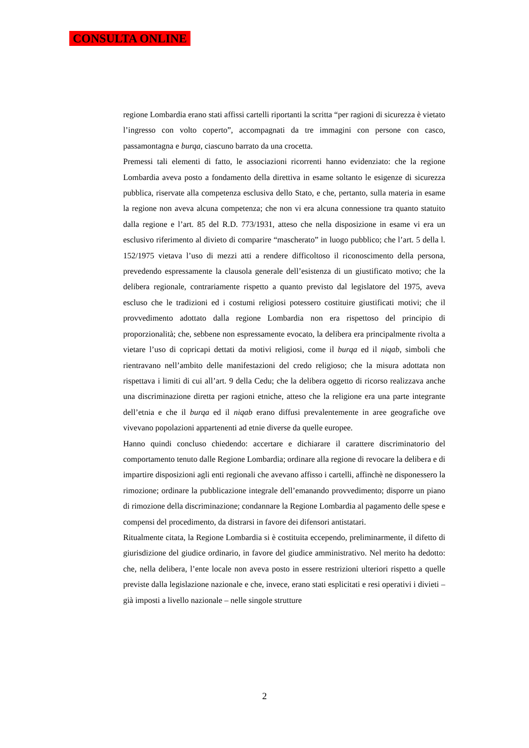CONSULTA ONLINE
regione Lombardia erano stati affissi cartelli riportanti la scritta “per ragioni di sicurezza è vietato l’ingresso con volto coperto”, accompagnati da tre immagini con persone con casco, passamontagna e burqa, ciascuno barrato da una crocetta.
Premessi tali elementi di fatto, le associazioni ricorrenti hanno evidenziato: che la regione Lombardia aveva posto a fondamento della direttiva in esame soltanto le esigenze di sicurezza pubblica, riservate alla competenza esclusiva dello Stato, e che, pertanto, sulla materia in esame la regione non aveva alcuna competenza; che non vi era alcuna connessione tra quanto statuito dalla regione e l’art. 85 del R.D. 773/1931, atteso che nella disposizione in esame vi era un esclusivo riferimento al divieto di comparire “mascherato” in luogo pubblico; che l’art. 5 della l. 152/1975 vietava l’uso di mezzi atti a rendere difficoltoso il riconoscimento della persona, prevedendo espressamente la clausola generale dell’esistenza di un giustificato motivo; che la delibera regionale, contrariamente rispetto a quanto previsto dal legislatore del 1975, aveva escluso che le tradizioni ed i costumi religiosi potessero costituire giustificati motivi; che il provvedimento adottato dalla regione Lombardia non era rispettoso del principio di proporzionalità; che, sebbene non espressamente evocato, la delibera era principalmente rivolta a vietare l’uso di copricapi dettati da motivi religiosi, come il burqa ed il niqab, simboli che rientravano nell’ambito delle manifestazioni del credo religioso; che la misura adottata non rispettava i limiti di cui all’art. 9 della Cedu; che la delibera oggetto di ricorso realizzava anche una discriminazione diretta per ragioni etniche, atteso che la religione era una parte integrante dell’etnia e che il burqa ed il niqab erano diffusi prevalentemente in aree geografiche ove vivevano popolazioni appartenenti ad etnie diverse da quelle europee.
Hanno quindi concluso chiedendo: accertare e dichiarare il carattere discriminatorio del comportamento tenuto dalle Regione Lombardia; ordinare alla regione di revocare la delibera e di impartire disposizioni agli enti regionali che avevano affisso i cartelli, affinchè ne disponessero la rimozione; ordinare la pubblicazione integrale dell’emanando provvedimento; disporre un piano di rimozione della discriminazione; condannare la Regione Lombardia al pagamento delle spese e compensi del procedimento, da distrarsi in favore dei difensori antistatari.
Ritualmente citata, la Regione Lombardia si è costituita eccependo, preliminarmente, il difetto di giurisdizione del giudice ordinario, in favore del giudice amministrativo. Nel merito ha dedotto: che, nella delibera, l’ente locale non aveva posto in essere restrizioni ulteriori rispetto a quelle previste dalla legislazione nazionale e che, invece, erano stati esplicitati e resi operativi i divieti – già imposti a livello nazionale – nelle singole strutture
2